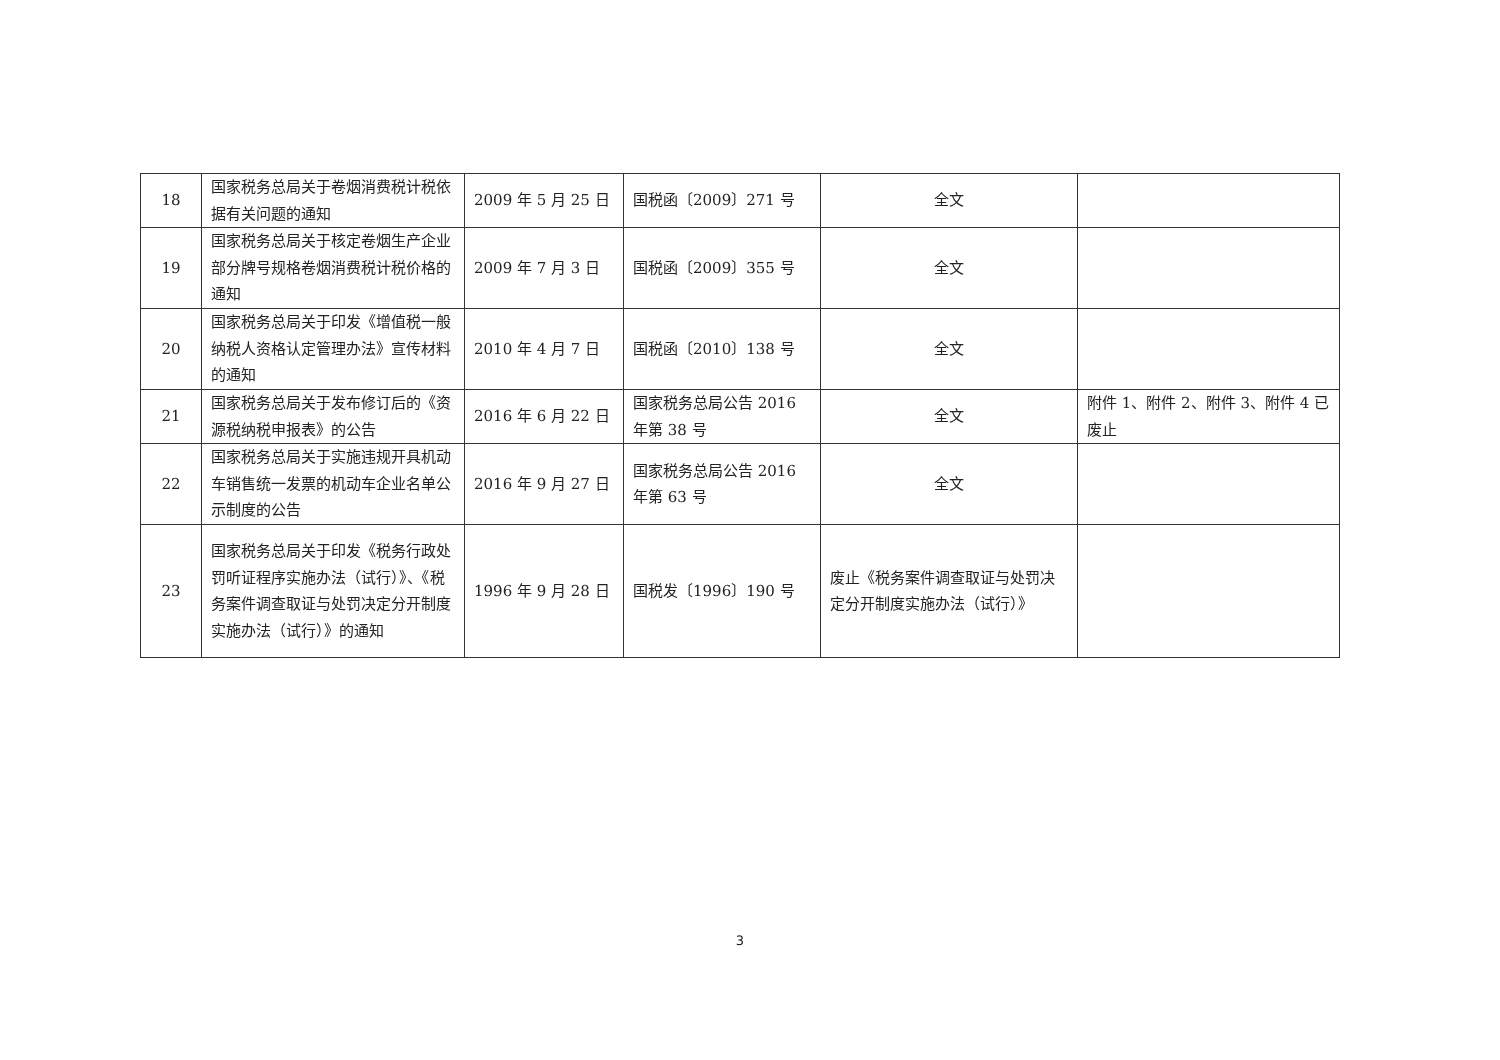| 18 | 国家税务总局关于卷烟消费税计税依据有关问题的通知 | 2009 年 5 月 25 日 | 国税函〔2009〕271 号 | 全文 | |
| 19 | 国家税务总局关于核定卷烟生产企业部分牌号规格卷烟消费税计税价格的通知 | 2009 年 7 月 3 日 | 国税函〔2009〕355 号 | 全文 | |
| 20 | 国家税务总局关于印发《增值税一般纳税人资格认定管理办法》宣传材料的通知 | 2010 年 4 月 7 日 | 国税函〔2010〕138 号 | 全文 | |
| 21 | 国家税务总局关于发布修订后的《资源税纳税申报表》的公告 | 2016 年 6 月 22 日 | 国家税务总局公告 2016 年第 38 号 | 全文 | 附件 1、附件 2、附件 3、附件 4 已废止 |
| 22 | 国家税务总局关于实施违规开具机动车销售统一发票的机动车企业名单公示制度的公告 | 2016 年 9 月 27 日 | 国家税务总局公告 2016 年第 63 号 | 全文 | |
| 23 | 国家税务总局关于印发《税务行政处罚听证程序实施办法（试行）》、《税务案件调查取证与处罚决定分开制度实施办法（试行）》的通知 | 1996 年 9 月 28 日 | 国税发〔1996〕190 号 | 废止《税务案件调查取证与处罚决定分开制度实施办法（试行）》 | |
3